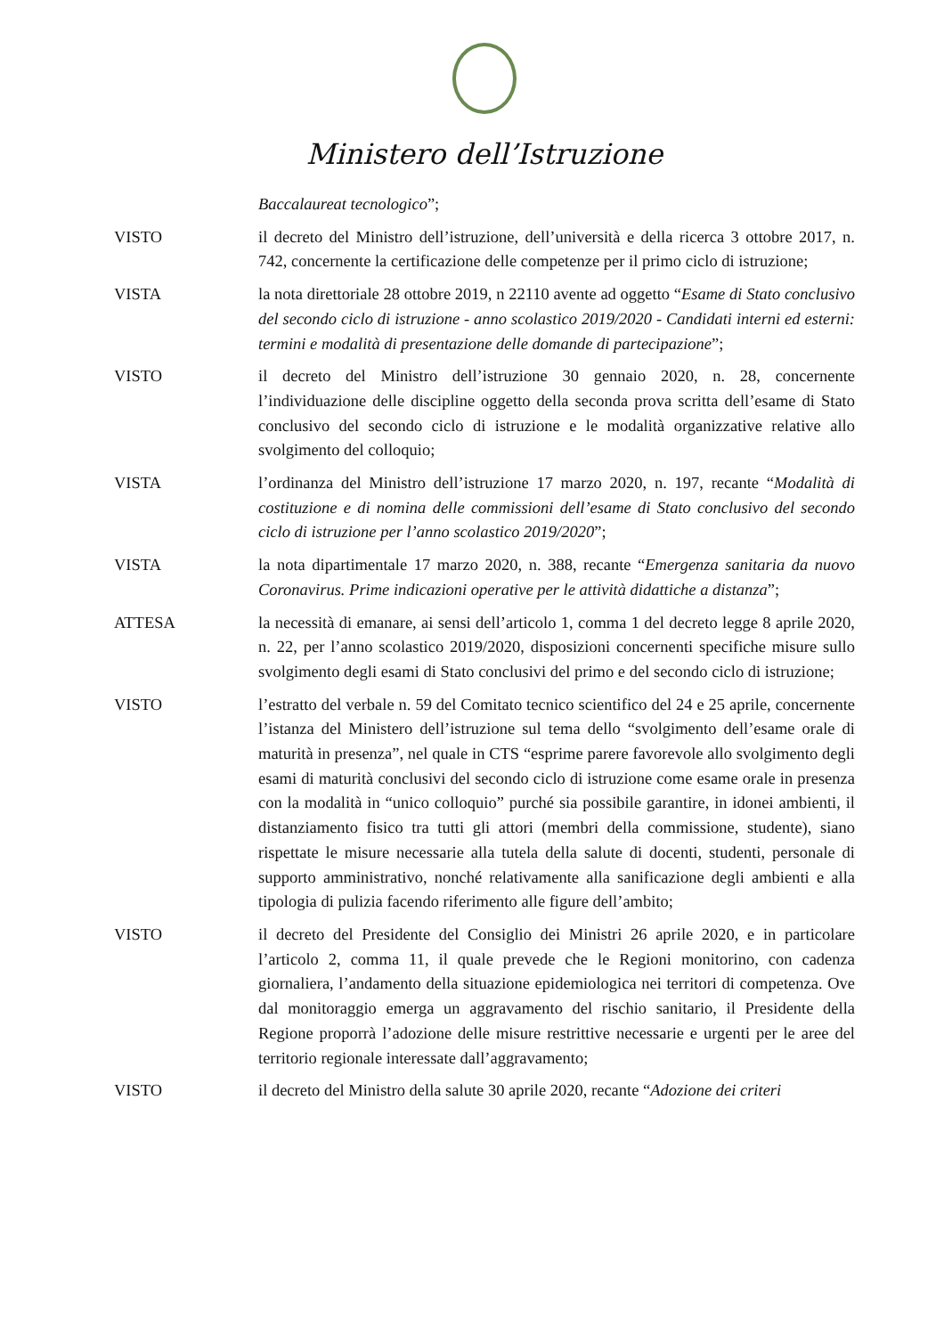Ministero dell’Istruzione
Baccalaureat tecnologico”;
VISTO il decreto del Ministro dell’istruzione, dell’università e della ricerca 3 ottobre 2017, n. 742, concernente la certificazione delle competenze per il primo ciclo di istruzione;
VISTA la nota direttoriale 28 ottobre 2019, n 22110 avente ad oggetto “Esame di Stato conclusivo del secondo ciclo di istruzione - anno scolastico 2019/2020 - Candidati interni ed esterni: termini e modalità di presentazione delle domande di partecipazione”;
VISTO il decreto del Ministro dell’istruzione 30 gennaio 2020, n. 28, concernente l’individuazione delle discipline oggetto della seconda prova scritta dell’esame di Stato conclusivo del secondo ciclo di istruzione e le modalità organizzative relative allo svolgimento del colloquio;
VISTA l’ordinanza del Ministro dell’istruzione 17 marzo 2020, n. 197, recante “Modalità di costituzione e di nomina delle commissioni dell’esame di Stato conclusivo del secondo ciclo di istruzione per l’anno scolastico 2019/2020”;
VISTA la nota dipartimentale 17 marzo 2020, n. 388, recante “Emergenza sanitaria da nuovo Coronavirus. Prime indicazioni operative per le attività didattiche a distanza”;
ATTESA la necessità di emanare, ai sensi dell’articolo 1, comma 1 del decreto legge 8 aprile 2020, n. 22, per l’anno scolastico 2019/2020, disposizioni concernenti specifiche misure sullo svolgimento degli esami di Stato conclusivi del primo e del secondo ciclo di istruzione;
VISTO l’estratto del verbale n. 59 del Comitato tecnico scientifico del 24 e 25 aprile, concernente l’istanza del Ministero dell’istruzione sul tema dello “svolgimento dell’esame orale di maturità in presenza”, nel quale in CTS “esprime parere favorevole allo svolgimento degli esami di maturità conclusivi del secondo ciclo di istruzione come esame orale in presenza con la modalità in “unico colloquio” purché sia possibile garantire, in idonei ambienti, il distanziamento fisico tra tutti gli attori (membri della commissione, studente), siano rispettate le misure necessarie alla tutela della salute di docenti, studenti, personale di supporto amministrativo, nonché relativamente alla sanificazione degli ambienti e alla tipologia di pulizia facendo riferimento alle figure dell’ambito;
VISTO il decreto del Presidente del Consiglio dei Ministri 26 aprile 2020, e in particolare l’articolo 2, comma 11, il quale prevede che le Regioni monitorino, con cadenza giornaliera, l’andamento della situazione epidemiologica nei territori di competenza. Ove dal monitoraggio emerga un aggravamento del rischio sanitario, il Presidente della Regione proporrà l’adozione delle misure restrittive necessarie e urgenti per le aree del territorio regionale interessate dall’aggravamento;
VISTO il decreto del Ministro della salute 30 aprile 2020, recante “Adozione dei criteri